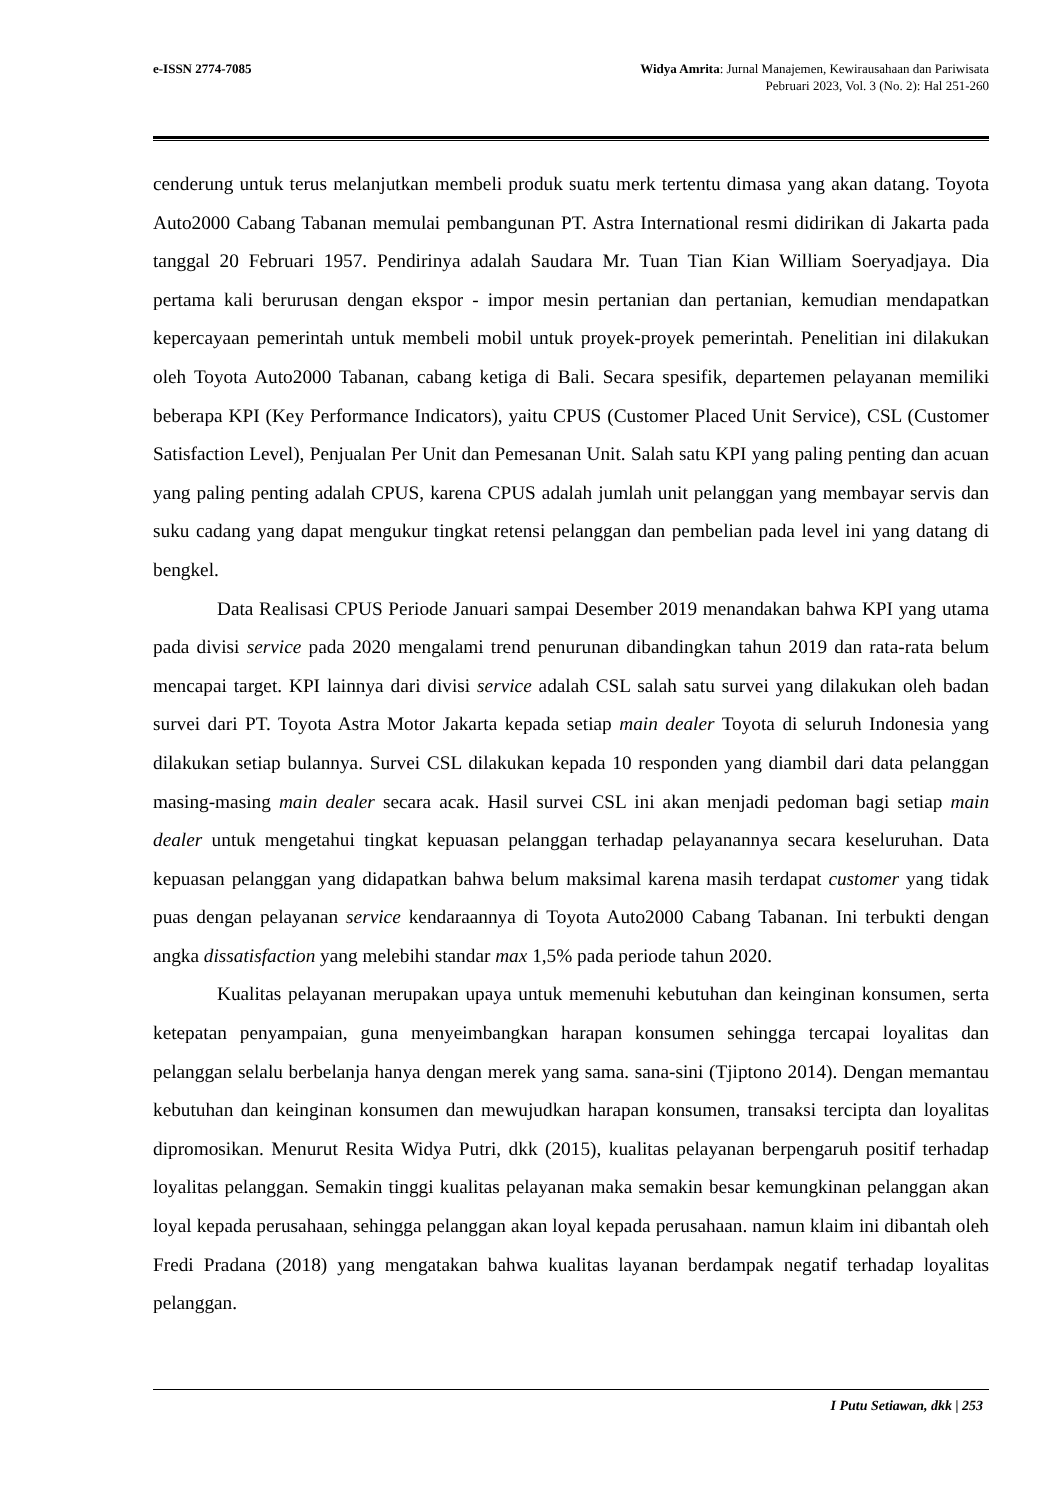e-ISSN 2774-7085 Widya Amrita: Jurnal Manajemen, Kewirausahaan dan Pariwisata
Pebruari 2023, Vol. 3 (No. 2): Hal 251-260
cenderung untuk terus melanjutkan membeli produk suatu merk tertentu dimasa yang akan datang. Toyota Auto2000 Cabang Tabanan memulai pembangunan PT. Astra International resmi didirikan di Jakarta pada tanggal 20 Februari 1957. Pendirinya adalah Saudara Mr. Tuan Tian Kian William Soeryadjaya. Dia pertama kali berurusan dengan ekspor - impor mesin pertanian dan pertanian, kemudian mendapatkan kepercayaan pemerintah untuk membeli mobil untuk proyek-proyek pemerintah. Penelitian ini dilakukan oleh Toyota Auto2000 Tabanan, cabang ketiga di Bali. Secara spesifik, departemen pelayanan memiliki beberapa KPI (Key Performance Indicators), yaitu CPUS (Customer Placed Unit Service), CSL (Customer Satisfaction Level), Penjualan Per Unit dan Pemesanan Unit. Salah satu KPI yang paling penting dan acuan yang paling penting adalah CPUS, karena CPUS adalah jumlah unit pelanggan yang membayar servis dan suku cadang yang dapat mengukur tingkat retensi pelanggan dan pembelian pada level ini yang datang di bengkel.
Data Realisasi CPUS Periode Januari sampai Desember 2019 menandakan bahwa KPI yang utama pada divisi service pada 2020 mengalami trend penurunan dibandingkan tahun 2019 dan rata-rata belum mencapai target. KPI lainnya dari divisi service adalah CSL salah satu survei yang dilakukan oleh badan survei dari PT. Toyota Astra Motor Jakarta kepada setiap main dealer Toyota di seluruh Indonesia yang dilakukan setiap bulannya. Survei CSL dilakukan kepada 10 responden yang diambil dari data pelanggan masing-masing main dealer secara acak. Hasil survei CSL ini akan menjadi pedoman bagi setiap main dealer untuk mengetahui tingkat kepuasan pelanggan terhadap pelayanannya secara keseluruhan. Data kepuasan pelanggan yang didapatkan bahwa belum maksimal karena masih terdapat customer yang tidak puas dengan pelayanan service kendaraannya di Toyota Auto2000 Cabang Tabanan. Ini terbukti dengan angka dissatisfaction yang melebihi standar max 1,5% pada periode tahun 2020.
Kualitas pelayanan merupakan upaya untuk memenuhi kebutuhan dan keinginan konsumen, serta ketepatan penyampaian, guna menyeimbangkan harapan konsumen sehingga tercapai loyalitas dan pelanggan selalu berbelanja hanya dengan merek yang sama. sana-sini (Tjiptono 2014). Dengan memantau kebutuhan dan keinginan konsumen dan mewujudkan harapan konsumen, transaksi tercipta dan loyalitas dipromosikan. Menurut Resita Widya Putri, dkk (2015), kualitas pelayanan berpengaruh positif terhadap loyalitas pelanggan. Semakin tinggi kualitas pelayanan maka semakin besar kemungkinan pelanggan akan loyal kepada perusahaan, sehingga pelanggan akan loyal kepada perusahaan. namun klaim ini dibantah oleh Fredi Pradana (2018) yang mengatakan bahwa kualitas layanan berdampak negatif terhadap loyalitas pelanggan.
I Putu Setiawan, dkk | 253